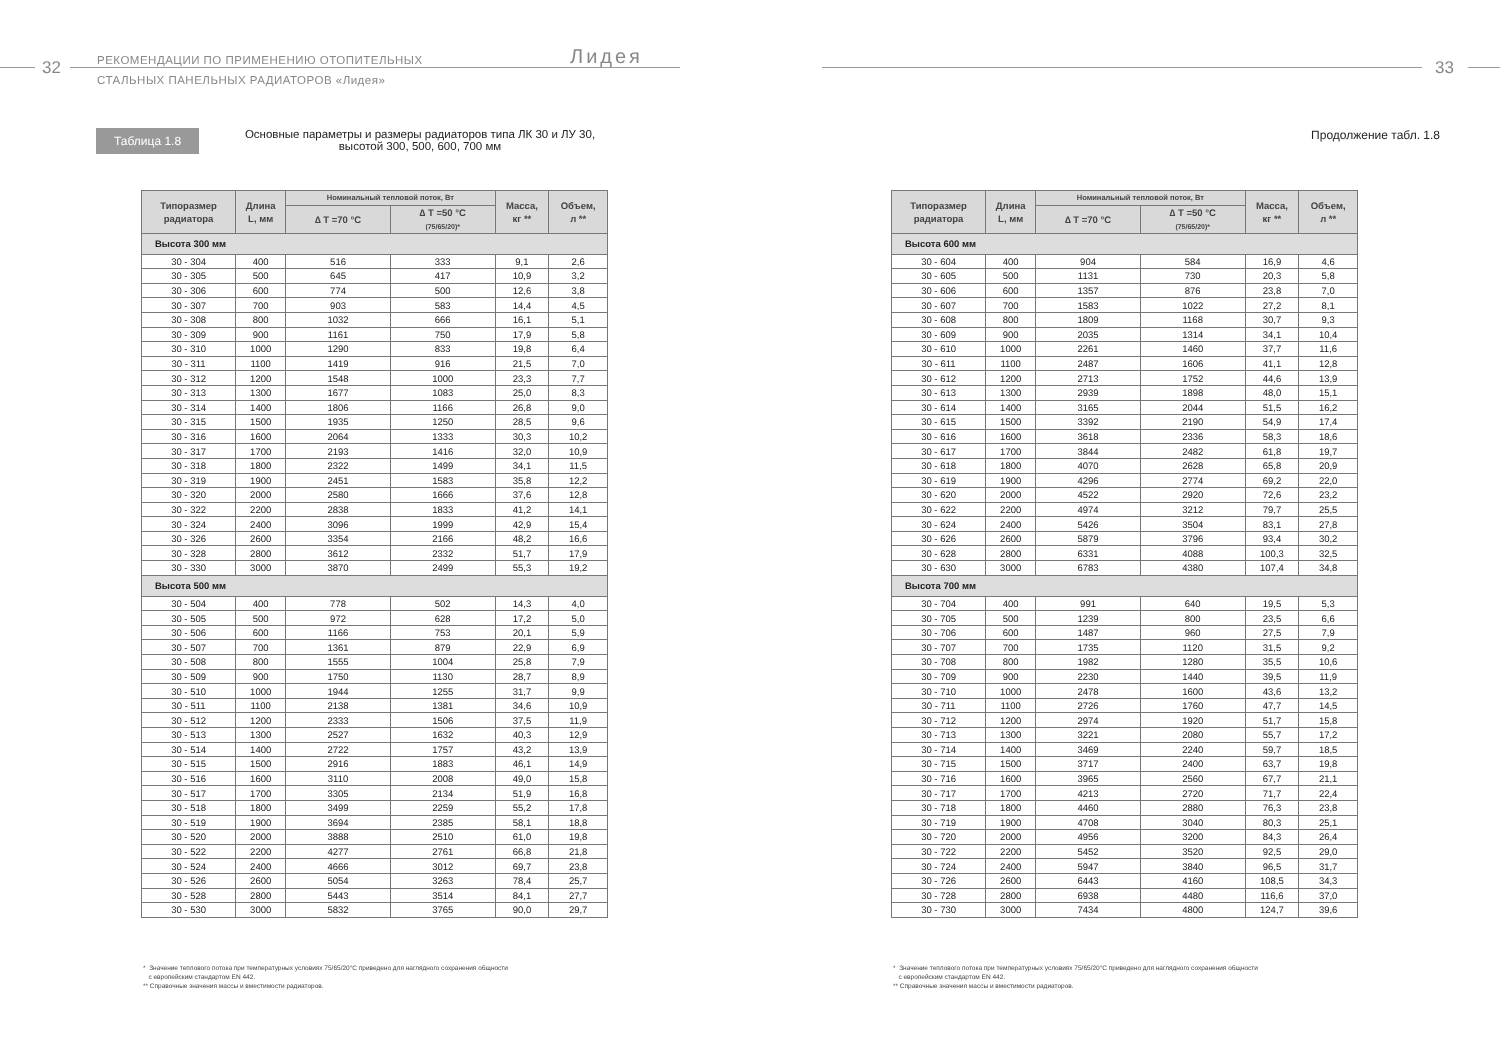32
РЕКОМЕНДАЦИИ ПО ПРИМЕНЕНИЮ ОТОПИТЕЛЬНЫХ
СТАЛЬНЫХ ПАНЕЛЬНЫХ РАДИАТОРОВ «Лидея»
Лидея
Таблица 1.8
Основные параметры и размеры радиаторов типа ЛК 30 и ЛУ 30, высотой 300, 500, 600, 700 мм
| Типоразмер радиатора | Длина L, мм | Номинальный тепловой поток, Вт | | Масса, кг ** | Объем, л ** |
| --- | --- | --- | --- | --- | --- |
| | | ∆ T =70 °C | ∆ T =50 °C (75/65/20)* | | |
| Высота 300 мм | | | | | |
| 30 - 304 | 400 | 516 | 333 | 9,1 | 2,6 |
| 30 - 305 | 500 | 645 | 417 | 10,9 | 3,2 |
| 30 - 306 | 600 | 774 | 500 | 12,6 | 3,8 |
| 30 - 307 | 700 | 903 | 583 | 14,4 | 4,5 |
| 30 - 308 | 800 | 1032 | 666 | 16,1 | 5,1 |
| 30 - 309 | 900 | 1161 | 750 | 17,9 | 5,8 |
| 30 - 310 | 1000 | 1290 | 833 | 19,8 | 6,4 |
| 30 - 311 | 1100 | 1419 | 916 | 21,5 | 7,0 |
| 30 - 312 | 1200 | 1548 | 1000 | 23,3 | 7,7 |
| 30 - 313 | 1300 | 1677 | 1083 | 25,0 | 8,3 |
| 30 - 314 | 1400 | 1806 | 1166 | 26,8 | 9,0 |
| 30 - 315 | 1500 | 1935 | 1250 | 28,5 | 9,6 |
| 30 - 316 | 1600 | 2064 | 1333 | 30,3 | 10,2 |
| 30 - 317 | 1700 | 2193 | 1416 | 32,0 | 10,9 |
| 30 - 318 | 1800 | 2322 | 1499 | 34,1 | 11,5 |
| 30 - 319 | 1900 | 2451 | 1583 | 35,8 | 12,2 |
| 30 - 320 | 2000 | 2580 | 1666 | 37,6 | 12,8 |
| 30 - 322 | 2200 | 2838 | 1833 | 41,2 | 14,1 |
| 30 - 324 | 2400 | 3096 | 1999 | 42,9 | 15,4 |
| 30 - 326 | 2600 | 3354 | 2166 | 48,2 | 16,6 |
| 30 - 328 | 2800 | 3612 | 2332 | 51,7 | 17,9 |
| 30 - 330 | 3000 | 3870 | 2499 | 55,3 | 19,2 |
| Высота 500 мм | | | | | |
| 30 - 504 | 400 | 778 | 502 | 14,3 | 4,0 |
| 30 - 505 | 500 | 972 | 628 | 17,2 | 5,0 |
| 30 - 506 | 600 | 1166 | 753 | 20,1 | 5,9 |
| 30 - 507 | 700 | 1361 | 879 | 22,9 | 6,9 |
| 30 - 508 | 800 | 1555 | 1004 | 25,8 | 7,9 |
| 30 - 509 | 900 | 1750 | 1130 | 28,7 | 8,9 |
| 30 - 510 | 1000 | 1944 | 1255 | 31,7 | 9,9 |
| 30 - 511 | 1100 | 2138 | 1381 | 34,6 | 10,9 |
| 30 - 512 | 1200 | 2333 | 1506 | 37,5 | 11,9 |
| 30 - 513 | 1300 | 2527 | 1632 | 40,3 | 12,9 |
| 30 - 514 | 1400 | 2722 | 1757 | 43,2 | 13,9 |
| 30 - 515 | 1500 | 2916 | 1883 | 46,1 | 14,9 |
| 30 - 516 | 1600 | 3110 | 2008 | 49,0 | 15,8 |
| 30 - 517 | 1700 | 3305 | 2134 | 51,9 | 16,8 |
| 30 - 518 | 1800 | 3499 | 2259 | 55,2 | 17,8 |
| 30 - 519 | 1900 | 3694 | 2385 | 58,1 | 18,8 |
| 30 - 520 | 2000 | 3888 | 2510 | 61,0 | 19,8 |
| 30 - 522 | 2200 | 4277 | 2761 | 66,8 | 21,8 |
| 30 - 524 | 2400 | 4666 | 3012 | 69,7 | 23,8 |
| 30 - 526 | 2600 | 5054 | 3263 | 78,4 | 25,7 |
| 30 - 528 | 2800 | 5443 | 3514 | 84,1 | 27,7 |
| 30 - 530 | 3000 | 5832 | 3765 | 90,0 | 29,7 |
* Значение теплового потока при температурных условиях 75/65/20°C приведено для наглядного сохранения общности
с европейским стандартом EN 442.
** Справочные значения массы и вместимости радиаторов.
33
Продолжение табл. 1.8
| Типоразмер радиатора | Длина L, мм | Номинальный тепловой поток, Вт | | Масса, кг ** | Объем, л ** |
| --- | --- | --- | --- | --- | --- |
| | | ∆ T =70 °C | ∆ T =50 °C (75/65/20)* | | |
| Высота 600 мм | | | | | |
| 30 - 604 | 400 | 904 | 584 | 16,9 | 4,6 |
| 30 - 605 | 500 | 1131 | 730 | 20,3 | 5,8 |
| 30 - 606 | 600 | 1357 | 876 | 23,8 | 7,0 |
| 30 - 607 | 700 | 1583 | 1022 | 27,2 | 8,1 |
| 30 - 608 | 800 | 1809 | 1168 | 30,7 | 9,3 |
| 30 - 609 | 900 | 2035 | 1314 | 34,1 | 10,4 |
| 30 - 610 | 1000 | 2261 | 1460 | 37,7 | 11,6 |
| 30 - 611 | 1100 | 2487 | 1606 | 41,1 | 12,8 |
| 30 - 612 | 1200 | 2713 | 1752 | 44,6 | 13,9 |
| 30 - 613 | 1300 | 2939 | 1898 | 48,0 | 15,1 |
| 30 - 614 | 1400 | 3165 | 2044 | 51,5 | 16,2 |
| 30 - 615 | 1500 | 3392 | 2190 | 54,9 | 17,4 |
| 30 - 616 | 1600 | 3618 | 2336 | 58,3 | 18,6 |
| 30 - 617 | 1700 | 3844 | 2482 | 61,8 | 19,7 |
| 30 - 618 | 1800 | 4070 | 2628 | 65,8 | 20,9 |
| 30 - 619 | 1900 | 4296 | 2774 | 69,2 | 22,0 |
| 30 - 620 | 2000 | 4522 | 2920 | 72,6 | 23,2 |
| 30 - 622 | 2200 | 4974 | 3212 | 79,7 | 25,5 |
| 30 - 624 | 2400 | 5426 | 3504 | 83,1 | 27,8 |
| 30 - 626 | 2600 | 5879 | 3796 | 93,4 | 30,2 |
| 30 - 628 | 2800 | 6331 | 4088 | 100,3 | 32,5 |
| 30 - 630 | 3000 | 6783 | 4380 | 107,4 | 34,8 |
| Высота 700 мм | | | | | |
| 30 - 704 | 400 | 991 | 640 | 19,5 | 5,3 |
| 30 - 705 | 500 | 1239 | 800 | 23,5 | 6,6 |
| 30 - 706 | 600 | 1487 | 960 | 27,5 | 7,9 |
| 30 - 707 | 700 | 1735 | 1120 | 31,5 | 9,2 |
| 30 - 708 | 800 | 1982 | 1280 | 35,5 | 10,6 |
| 30 - 709 | 900 | 2230 | 1440 | 39,5 | 11,9 |
| 30 - 710 | 1000 | 2478 | 1600 | 43,6 | 13,2 |
| 30 - 711 | 1100 | 2726 | 1760 | 47,7 | 14,5 |
| 30 - 712 | 1200 | 2974 | 1920 | 51,7 | 15,8 |
| 30 - 713 | 1300 | 3221 | 2080 | 55,7 | 17,2 |
| 30 - 714 | 1400 | 3469 | 2240 | 59,7 | 18,5 |
| 30 - 715 | 1500 | 3717 | 2400 | 63,7 | 19,8 |
| 30 - 716 | 1600 | 3965 | 2560 | 67,7 | 21,1 |
| 30 - 717 | 1700 | 4213 | 2720 | 71,7 | 22,4 |
| 30 - 718 | 1800 | 4460 | 2880 | 76,3 | 23,8 |
| 30 - 719 | 1900 | 4708 | 3040 | 80,3 | 25,1 |
| 30 - 720 | 2000 | 4956 | 3200 | 84,3 | 26,4 |
| 30 - 722 | 2200 | 5452 | 3520 | 92,5 | 29,0 |
| 30 - 724 | 2400 | 5947 | 3840 | 96,5 | 31,7 |
| 30 - 726 | 2600 | 6443 | 4160 | 108,5 | 34,3 |
| 30 - 728 | 2800 | 6938 | 4480 | 116,6 | 37,0 |
| 30 - 730 | 3000 | 7434 | 4800 | 124,7 | 39,6 |
* Значение теплового потока при температурных условиях 75/65/20°C приведено для наглядного сохранения общности
с европейским стандартом EN 442.
** Справочные значения массы и вместимости радиаторов.